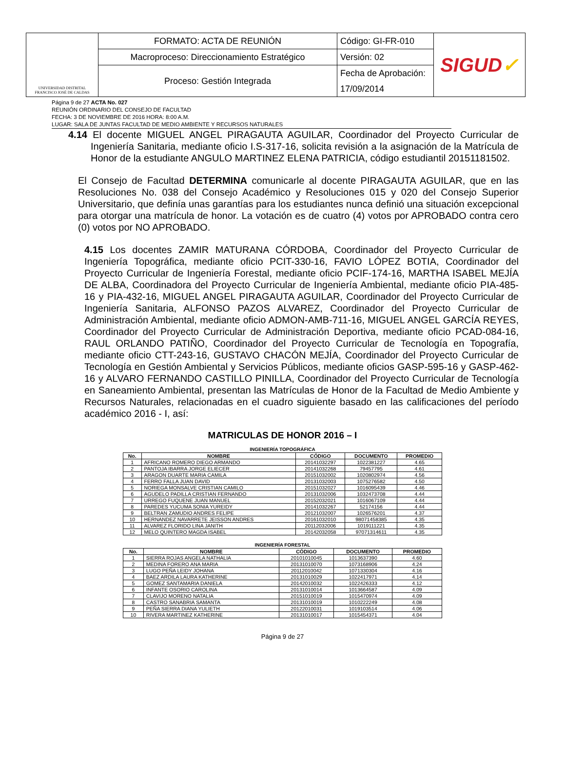| UNIVERSIDAD DISTRITAL FRANCISCO JOSÉ DE CALDAS | FORMATO: ACTA DE REUNIÓN | Código: GI-FR-010 | SIGUD ✓ |
| | Macroproceso: Direccionamiento Estratégico | Versión: 02 | |
| | Proceso: Gestión Integrada | Fecha de Aprobación: | |
| | | 17/09/2014 | |
Página 9 de 27 ACTA No. 027
REUNIÓN ORDINARIO DEL CONSEJO DE FACULTAD
FECHA: 3 DE NOVIEMBRE DE 2016 HORA: 8:00 A.M.
LUGAR: SALA DE JUNTAS FACULTAD DE MEDIO AMBIENTE Y RECURSOS NATURALES
4.14 El docente MIGUEL ANGEL PIRAGAUTA AGUILAR, Coordinador del Proyecto Curricular de Ingeniería Sanitaria, mediante oficio I.S-317-16, solicita revisión a la asignación de la Matrícula de Honor de la estudiante ANGULO MARTINEZ ELENA PATRICIA, código estudiantil 20151181502.
El Consejo de Facultad DETERMINA comunicarle al docente PIRAGAUTA AGUILAR, que en las Resoluciones No. 038 del Consejo Académico y Resoluciones 015 y 020 del Consejo Superior Universitario, que definía unas garantías para los estudiantes nunca definió una situación excepcional para otorgar una matrícula de honor. La votación es de cuatro (4) votos por APROBADO contra cero (0) votos por NO APROBADO.
4.15 Los docentes ZAMIR MATURANA CÓRDOBA, Coordinador del Proyecto Curricular de Ingeniería Topográfica, mediante oficio PCIT-330-16, FAVIO LÓPEZ BOTIA, Coordinador del Proyecto Curricular de Ingeniería Forestal, mediante oficio PCIF-174-16, MARTHA ISABEL MEJÍA DE ALBA, Coordinadora del Proyecto Curricular de Ingeniería Ambiental, mediante oficio PIA-485-16 y PIA-432-16, MIGUEL ANGEL PIRAGAUTA AGUILAR, Coordinador del Proyecto Curricular de Ingeniería Sanitaria, ALFONSO PAZOS ALVAREZ, Coordinador del Proyecto Curricular de Administración Ambiental, mediante oficio ADMON-AMB-711-16, MIGUEL ANGEL GARCÍA REYES, Coordinador del Proyecto Curricular de Administración Deportiva, mediante oficio PCAD-084-16, RAUL ORLANDO PATIÑO, Coordinador del Proyecto Curricular de Tecnología en Topografía, mediante oficio CTT-243-16, GUSTAVO CHACÓN MEJÍA, Coordinador del Proyecto Curricular de Tecnología en Gestión Ambiental y Servicios Públicos, mediante oficios GASP-595-16 y GASP-462-16 y ALVARO FERNANDO CASTILLO PINILLA, Coordinador del Proyecto Curricular de Tecnología en Saneamiento Ambiental, presentan las Matrículas de Honor de la Facultad de Medio Ambiente y Recursos Naturales, relacionadas en el cuadro siguiente basado en las calificaciones del período académico 2016 - I, así:
MATRICULAS DE HONOR 2016 – I
INGENIERÍA TOPOGRÁFICA
| No. | NOMBRE | CÓDIGO | DOCUMENTO | PROMEDIO |
| --- | --- | --- | --- | --- |
| 1 | AFRICANO ROMERO DIEGO ARMANDO | 20141032297 | 1022381227 | 4.65 |
| 2 | PANTOJA IBARRA JORGE ELIECER | 20141032268 | 79457795 | 4.61 |
| 3 | ARAGON DUARTE MARIA CAMILA | 20151032002 | 1020802974 | 4.56 |
| 4 | FERRO FALLA JUAN DAVID | 20131032003 | 1075276582 | 4.50 |
| 5 | NORIEGA MONSALVE CRISTIAN CAMILO | 20151032027 | 1016095439 | 4.46 |
| 6 | AGUDELO PADILLA CRISTIAN FERNANDO | 20131032006 | 1032473708 | 4.44 |
| 7 | URREGO FUQUENE JUAN MANUEL | 20152032021 | 1016067109 | 4.44 |
| 8 | PAREDES YUCUMA SONIA YUREIDY | 20141032267 | 52174156 | 4.44 |
| 9 | BELTRAN ZAMUDIO ANDRES FELIPE | 20121032007 | 1026576201 | 4.37 |
| 10 | HERNANDEZ NAVARRETE JEISSON ANDRES | 20161032010 | 98071458385 | 4.35 |
| 11 | ALVAREZ FLORIDO LINA JANITH | 20112032006 | 1019111221 | 4.35 |
| 12 | MELO QUINTERO MAGDA ISABEL | 20142032058 | 97071314611 | 4.35 |
INGENIERÍA FORESTAL
| No. | NOMBRE | CÓDIGO | DOCUMENTO | PROMEDIO |
| --- | --- | --- | --- | --- |
| 1 | SIERRA ROJAS ANGELA NATHALIA | 20101010045 | 1013637390 | 4.60 |
| 2 | MEDINA FORERO ANA MARIA | 20131010070 | 1073168906 | 4.24 |
| 3 | LUGO PEÑA LEIDY JOHANA | 20112010042 | 1071330304 | 4.16 |
| 4 | BAEZ ARDILA LAURA KATHERINE | 20131010029 | 1022417971 | 4.14 |
| 5 | GOMEZ SANTAMARIA DANIELA | 20142010032 | 1022426333 | 4.12 |
| 6 | INFANTE OSORIO CAROLINA | 20131010014 | 1013664587 | 4.09 |
| 7 | CLAVIJO MORENO NATALIA | 20151010019 | 1015470974 | 4.09 |
| 8 | CASTRO SANABRIA SAMANTA | 20131010019 | 1010222249 | 4.08 |
| 9 | PEÑA SIERRA DIANA YULIETH | 20122010031 | 1019103514 | 4.06 |
| 10 | RIVERA MARTINEZ KATHERINE | 20131010017 | 1015454371 | 4.04 |
Página 9 de 27